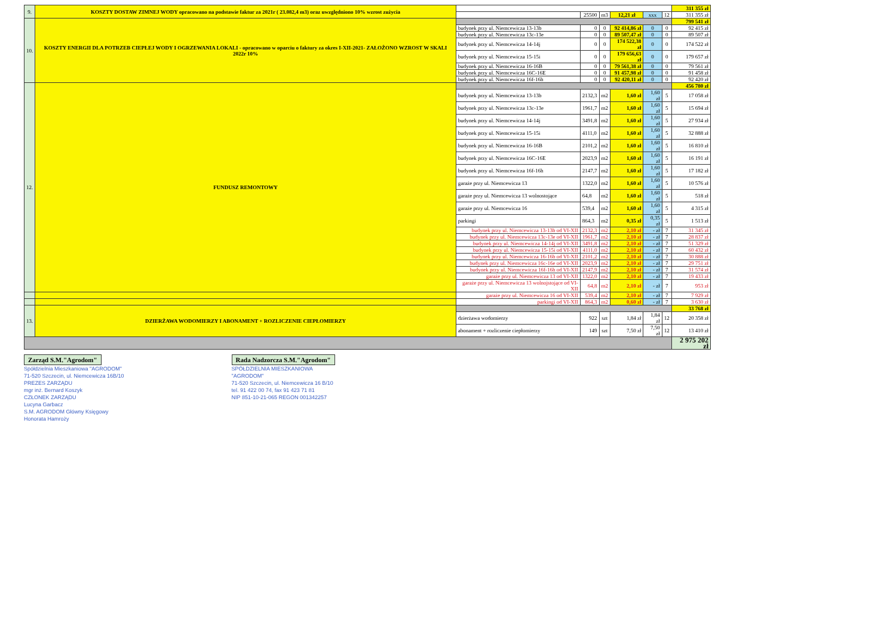| 9. | KOSZTY DOSTAW ZIMNEJ WODY opracowano na podstawie faktur za 2021r ( 23.082,4 m3) oraz uwzględniono 10% wzrost zużycia | | | | | | | 311 355 zł |
| | | | 25500 | m3 | 12,21 zł | xxx | 12 | 311 355 zł |
| 10. | KOSZTY ENERGII DLA POTRZEB CIEPŁEJ WODY I OGRZEWANIA LOKALI - opracowano w oparciu o faktury za okres I-XII-2021- ZAŁOŻONO WZROST W SKALI 2022r 10% | | | | | | | 799 541 zł |
| | | budynek przy ul. Niemcewicza 13-13b | 0 | 0 | 92 414,86 zł | 0 | 0 | 92 415 zł |
| | | budynek przy ul. Niemcewicza 13c-13e | 0 | 0 | 89 507,47 zł | 0 | 0 | 89 507 zł |
| | | budynek przy ul. Niemcewicza 14-14j | 0 | 0 | 174 522,38 zł | 0 | 0 | 174 522 zł |
| | | budynek przy ul. Niemcewicza 15-15i | 0 | 0 | 179 656,63 zł | 0 | 0 | 179 657 zł |
| | | budynek przy ul. Niemcewicza 16-16B | 0 | 0 | 79 561,38 zł | 0 | 0 | 79 561 zł |
| | | budynek przy ul. Niemcewicza 16C-16E | 0 | 0 | 91 457,98 zł | 0 | 0 | 91 458 zł |
| | | budynek przy ul. Niemcewicza 16f-16h | 0 | 0 | 92 420,11 zł | 0 | 0 | 92 420 zł |
| 12. | FUNDUSZ REMONTOWY | | | | | | | 456 780 zł |
| | | budynek przy ul. Niemcewicza 13-13b | 2132,3 | m2 | 1,60 zł | 1,60 zł | 5 | 17 058 zł |
| | | budynek przy ul. Niemcewicza 13c-13e | 1961,7 | m2 | 1,60 zł | 1,60 zł | 5 | 15 694 zł |
| | | budynek przy ul. Niemcewicza 14-14j | 3491,8 | m2 | 1,60 zł | 1,60 zł | 5 | 27 934 zł |
| | | budynek przy ul. Niemcewicza 15-15i | 4111,0 | m2 | 1,60 zł | 1,60 zł | 5 | 32 888 zł |
| | | budynek przy ul. Niemcewicza 16-16B | 2101,2 | m2 | 1,60 zł | 1,60 zł | 5 | 16 810 zł |
| | | budynek przy ul. Niemcewicza 16C-16E | 2023,9 | m2 | 1,60 zł | 1,60 zł | 5 | 16 191 zł |
| | | budynek przy ul. Niemcewicza 16f-16h | 2147,7 | m2 | 1,60 zł | 1,60 zł | 5 | 17 182 zł |
| | | garaże przy ul. Niemcewicza 13 | 1322,0 | m2 | 1,60 zł | 1,60 zł | 5 | 10 576 zł |
| | | garaże przy ul. Niemcewicza 13 wolnostojące | 64,8 | m2 | 1,60 zł | 1,60 zł | 5 | 518 zł |
| | | garaże przy ul. Niemcewicza 16 | 539,4 | m2 | 1,60 zł | 1,60 zł | 5 | 4 315 zł |
| | | parkingi | 864,3 | m2 | 0,35 zł | 0,35 zł | 5 | 1 513 zł |
| | | budynek przy ul. Niemcewicza 13-13b od VI-XII | 2132,3 | m2 | 2,10 zł | - zł | 7 | 31 345 zł |
| | | budynek przy ul. Niemcewicza 13c-13e od VI-XII | 1961,7 | m2 | 2,10 zł | - zł | 7 | 28 837 zł |
| | | budynek przy ul. Niemcewicza 14-14j od VI-XII | 3491,8 | m2 | 2,10 zł | - zł | 7 | 51 329 zł |
| | | budynek przy ul. Niemcewicza 15-15i od VI-XII | 4111,0 | m2 | 2,10 zł | - zł | 7 | 60 432 zł |
| | | budynek przy ul. Niemcewicza 16-16b od VI-XII | 2101,2 | m2 | 2,10 zł | - zł | 7 | 30 888 zł |
| | | budynek przy ul. Niemcewicza 16c-16e od VI-XII | 2023,9 | m2 | 2,10 zł | - zł | 7 | 29 751 zł |
| | | budynek przy ul. Niemcewicza 16f-16h od VI-XII | 2147,9 | m2 | 2,10 zł | - zł | 7 | 31 574 zł |
| | | garaże przy ul. Niemcewicza 13 od VI-XII | 1322,0 | m2 | 2,10 zł | - zł | 7 | 19 433 zł |
| | | garaże przy ul. Niemcewicza 13 wolnojstojące od VI-XII | 64,8 | m2 | 2,10 zł | - zł | 7 | 953 zł |
| | | garaże przy ul. Niemcewicza 16 od VI-XII | 539,4 | m2 | 2,10 zł | - zł | 7 | 7 929 zł |
| | | parkingi od VI-XII | 864,3 | m2 | 0,60 zł | - zł | 7 | 3 630 zł |
| 13. | DZIERŻAWA WODOMIERZY I ABONAMENT + ROZLICZENIE CIEPŁOMIERZY | | | | | | | 33 768 zł |
| | | dzierżawa wodomierzy | 922 | szt | 1,84 zł | 1,84 zł | 12 | 20 358 zł |
| | | abonament + rozliczenie ciepłomierzy | 149 | szt | 7,50 zł | 7,50 zł | 12 | 13 410 zł |
| | | | | | | | | 2 975 202 zł |
Zarząd S.M."Agrodom"
Spółdzielnia Mieszkaniowa "AGRODOM"
71-520 Szczecin, ul. Niemcewicza 16B/10
PREZES ZARZĄDU
mgr inż. Bernard Koszyk
CZŁONEK ZARZĄDU
Lucyna Garbacz
S.M. AGRODOM Główny Księgowy
Honorata Hamroży
Rada Nadzorcza S.M."Agrodom"
SPÓŁDZIELNIA MIESZKANIOWA
"AGRODOM"
71-520 Szczecin, ul. Niemcewicza 16 B/10
tel. 91 422 00 74, fax 91 423 71 81
NIP 851-10-21-065 REGON 001342257